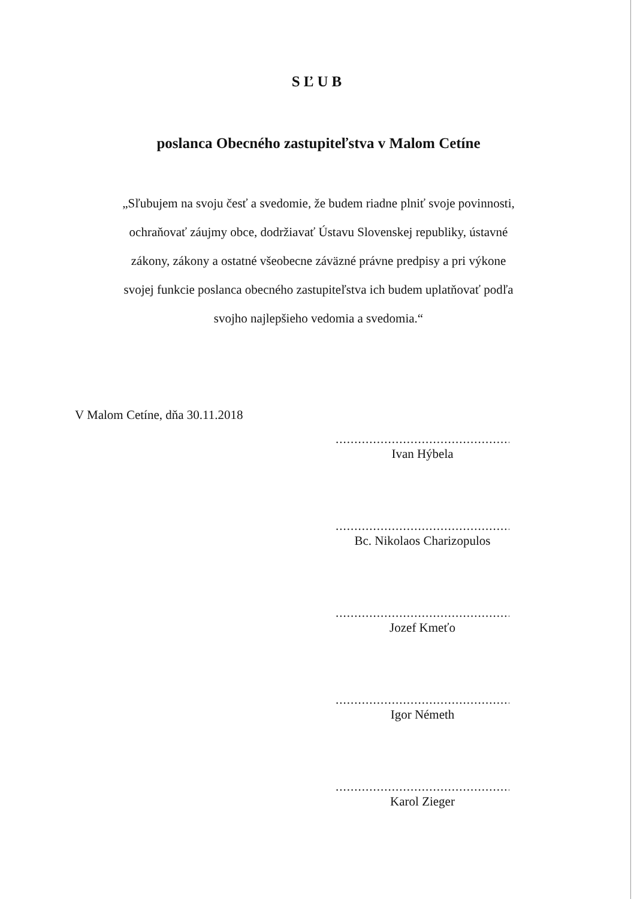SĽUB
poslanca Obecného zastupiteľstva v Malom Cetíne
„Sľubujem na svoju česť a svedomie, že budem riadne plniť svoje povinnosti, ochraňovať záujmy obce, dodržiavať Ústavu Slovenskej republiky, ústavné zákony, zákony a ostatné všeobecne záväzné právne predpisy a pri výkone svojej funkcie poslanca obecného zastupiteľstva ich budem uplatňovať podľa svojho najlepšieho vedomia a svedomia.“
V Malom Cetíne, dňa 30.11.2018
.....................................................
Ivan Hýbela
.....................................................
Bc. Nikolaos Charizopulos
.....................................................
Jozef Kmeťo
.....................................................
Igor Németh
.....................................................
Karol Zieger